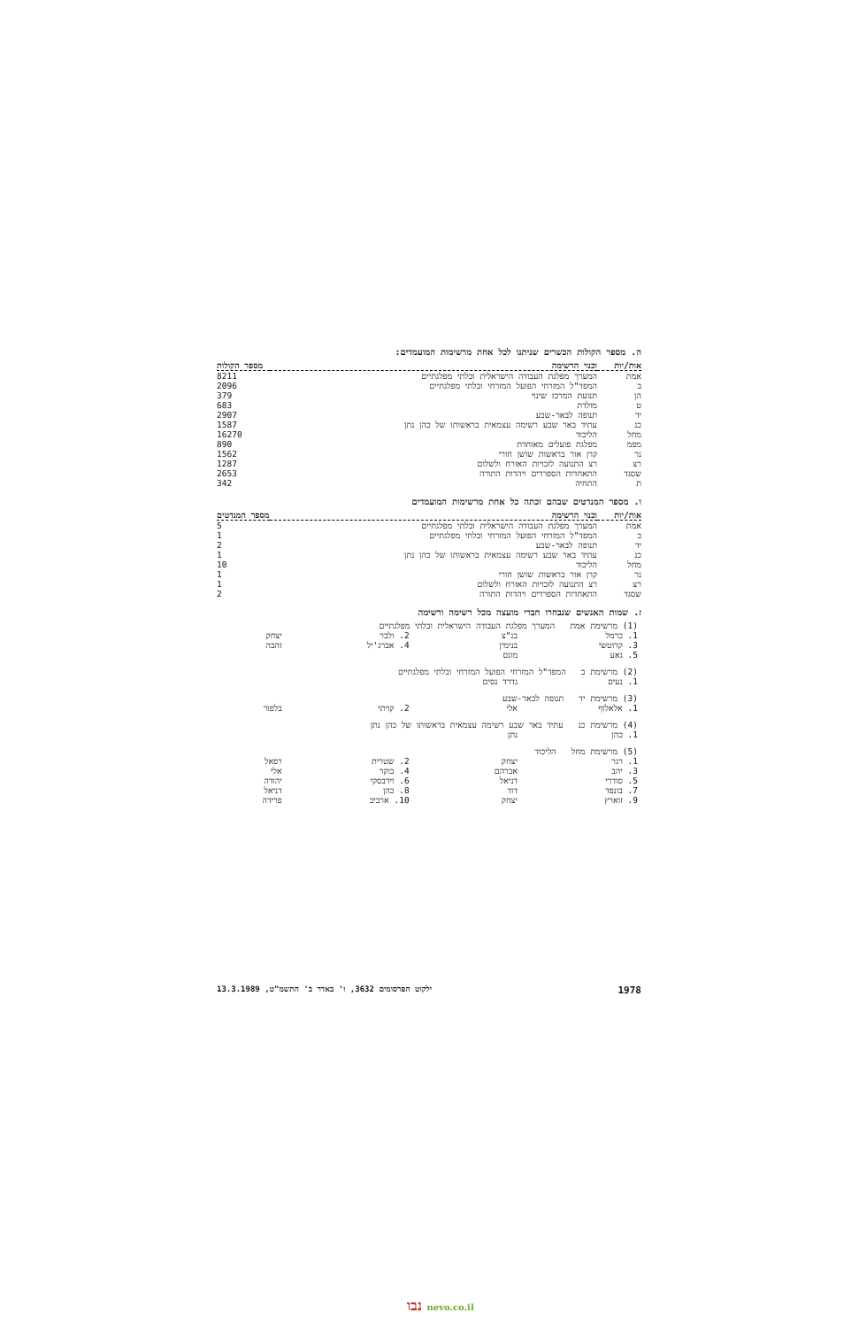ה. מספר הקולות הכשרים שניתנו לכל אחת מרשימות המועמדים:
| אות/יות | וכנוי הרשימה | מספר הקולות |
| --- | --- | --- |
| אמת | המערך מפלגת העבודה הישראלית ובלתי מפלגתיים | 8211 |
| ב | המפד"ל המזרחי הפועל המזרחי ובלתי מפלגתיים | 2096 |
| הן | תנועת המרכז שינוי | 379 |
| ט | מולדת | 683 |
| יד | תנופה לבאר-שבע | 2907 |
| כנ | עתיד באר שבע רשימה עצמאית בראשותו של כהן נתן | 1587 |
| מחל | הליכוד | 16270 |
| מפמ | מפלגת פועלים מאוחדת | 890 |
| נר | קרן אור בראשות שושן חורי | 1562 |
| רצ | רצ התנועה לזכויות האזרח ולשלום | 1287 |
| שסגד | התאחדות הספרדים ויהדות התורה | 2653 |
| ת | התחיה | 342 |
ו. מספר המנדטים שבהם זכתה כל אחת מרשימות המועמדים
| אות/יות | וכנוי הרשימה | מספר המנדטים |
| --- | --- | --- |
| אמת | המערך מפלגת העבודה הישראלית ובלתי מפלגתיים | 5 |
| ב | המפד"ל המזרחי הפועל המזרחי ובלתי מפלגתיים | 1 |
| יד | תנופה לבאר-שבע | 2 |
| כנ | עתיד באר שבע רשימה עצמאית בראשותו של כהן נתן | 1 |
| מחל | הליכוד | 10 |
| נר | קרן אור בראשות שושן חורי | 1 |
| רצ | רצ התנועה לזכויות האזרח ולשלום | 1 |
| שסגד | התאחדות הספרדים ויהדות התורה | 2 |
ז. שמות האנשים שנבחרו חברי מועצה מכל רשימה ורשימה
| (1) מרשימת אמת המערך מפלגת העבודה הישראלית ובלתי מפלגתיים | | | |
| 1. כרמל | בנ"צ | 2. ולבר | יצחק |
| 3. קרוטשי | בנימין | 4. אברג'יל | זהבה |
| 5. גאע | מוגס | | |
| (2) מרשימת ב המפד"ל המזרחי הפועל המזרחי ובלתי מפלגתיים | | | |
| 1. נעים | גדרד נסים | | |
| (3) מרשימת יד תנופה לבאר-שבע | | | |
| 1. אלאלוף | אלי | 2. קויתי | בלפור |
| (4) מרשימת כנ עתיד באר שבע רשימה עצמאית בראשותו של כהן נתן | | | |
| 1. כהן | נתן | | |
| (5) מרשימת מחל הליכוד | | | |
| 1. רגר | יצחק | 2. שטרית | רפאל |
| 3. יהב | אברהם | 4. בוקר | אלי |
| 5. סודרי | דניאל | 6. וידבסקי | יהודה |
| 7. בונפד | דוד | 8. כהן | דניאל |
| 9. זוארץ | יצחק | 10. ארביב | פרידה |
ילקוט הפרסומים 3632, ו' באדר ב' התשמ"ט, 13.3.1989 1978
נבו nevo.co.il